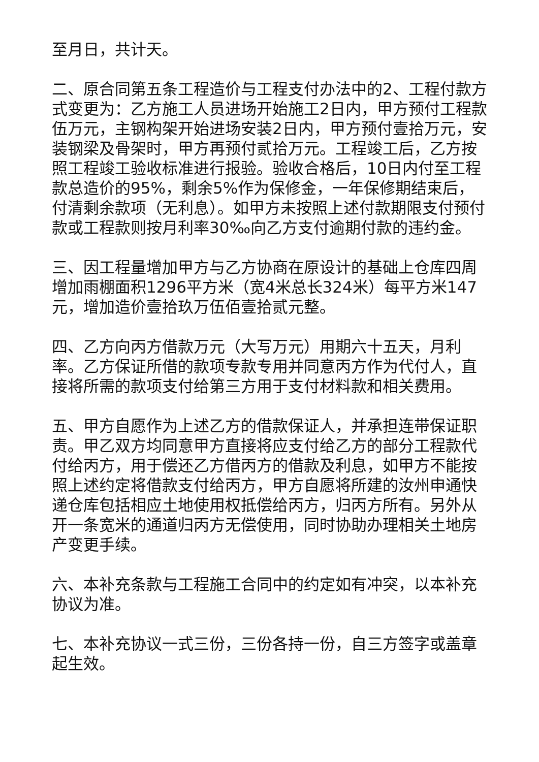至月日，共计天。
二、原合同第五条工程造价与工程支付办法中的2、工程付款方式变更为：乙方施工人员进场开始施工2日内，甲方预付工程款伍万元，主钢构架开始进场安装2日内，甲方预付壹拾万元，安装钢梁及骨架时，甲方再预付贰拾万元。工程竣工后，乙方按照工程竣工验收标准进行报验。验收合格后，10日内付至工程款总造价的95%，剩余5%作为保修金，一年保修期结束后，付清剩余款项（无利息）。如甲方未按照上述付款期限支付预付款或工程款则按月利率30‰向乙方支付逾期付款的违约金。
三、因工程量增加甲方与乙方协商在原设计的基础上仓库四周增加雨棚面积1296平方米（宽4米总长324米）每平方米147元，增加造价壹拾玖万伍佰壹拾贰元整。
四、乙方向丙方借款万元（大写万元）用期六十五天，月利率。乙方保证所借的款项专款专用并同意丙方作为代付人，直接将所需的款项支付给第三方用于支付材料款和相关费用。
五、甲方自愿作为上述乙方的借款保证人，并承担连带保证职责。甲乙双方均同意甲方直接将应支付给乙方的部分工程款代付给丙方，用于偿还乙方借丙方的借款及利息，如甲方不能按照上述约定将借款支付给丙方，甲方自愿将所建的汝州申通快递仓库包括相应土地使用权抵偿给丙方，归丙方所有。另外从开一条宽米的通道归丙方无偿使用，同时协助办理相关土地房产变更手续。
六、本补充条款与工程施工合同中的约定如有冲突，以本补充协议为准。
七、本补充协议一式三份，三份各持一份，自三方签字或盖章起生效。